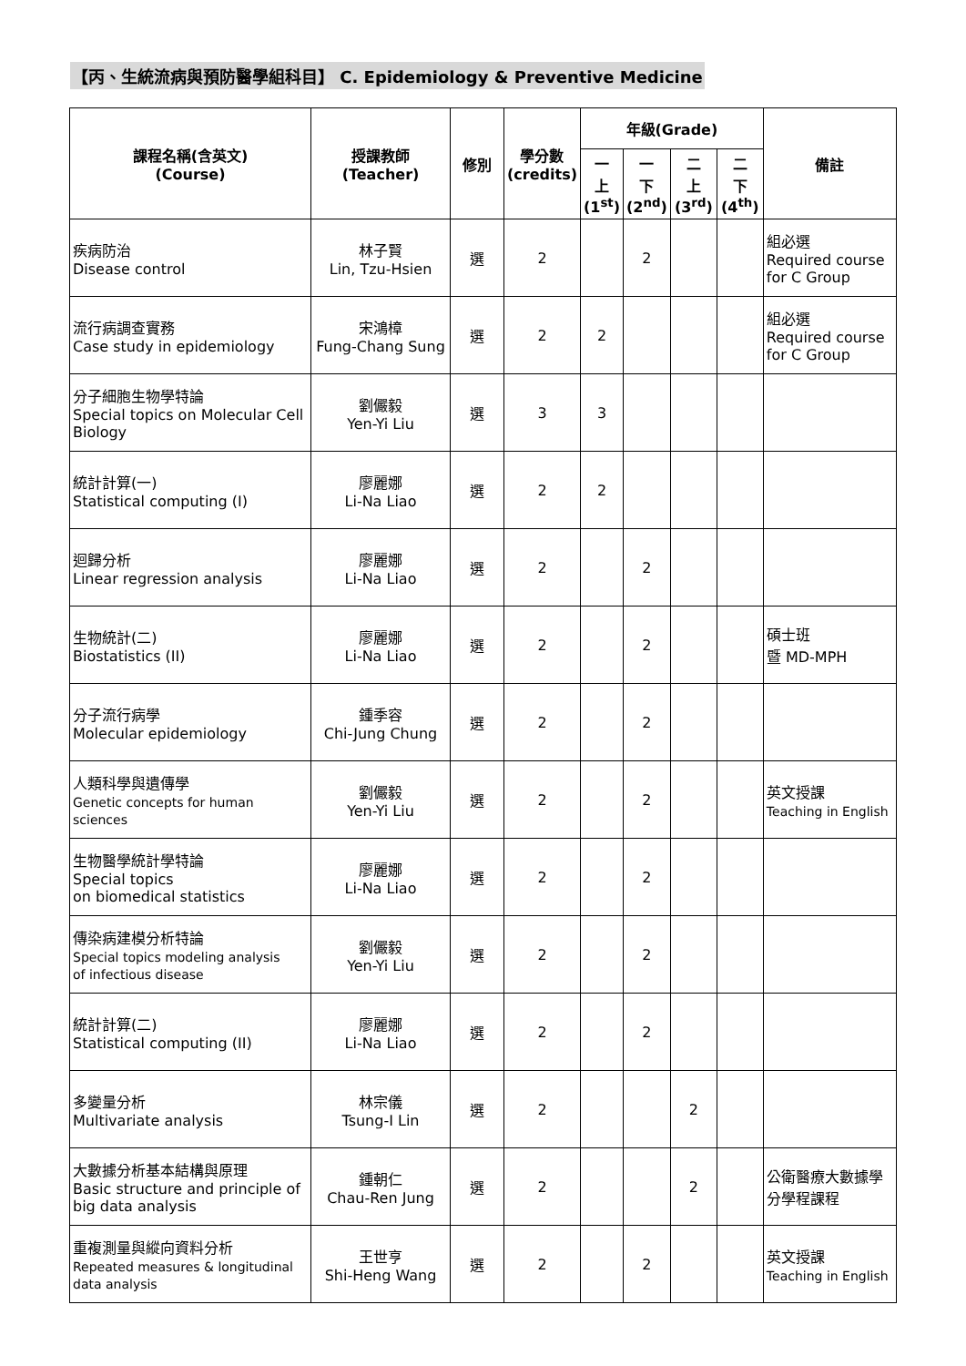【丙、生統流病與預防醫學組科目】 C. Epidemiology & Preventive Medicine
| 課程名稱(含英文) (Course) | 授課教師 (Teacher) | 修別 | 學分數 (credits) | 年級(Grade) | | | | 備註 |
| --- | --- | --- | --- | --- | --- | --- | --- | --- |
| | | | | 一 上 (1<sup>st</sup>) | 一 下 (2<sup>nd</sup>) | 二 上 (3<sup>rd</sup>) | 二 下 (4<sup>th</sup>) | |
| 疾病防治 Disease control | 林子賢 Lin, Tzu-Hsien | 選 | 2 | | 2 | | | 組必選 Required course for C Group |
| 流行病調查實務 Case study in epidemiology | 宋鴻樟 Fung-Chang Sung | 選 | 2 | 2 | | | | 組必選 Required course for C Group |
| 分子細胞生物學特論 Special topics on Molecular Cell Biology | 劉儼毅 Yen-Yi Liu | 選 | 3 | 3 | | | | |
| 統計計算(一) Statistical computing (I) | 廖麗娜 Li-Na Liao | 選 | 2 | 2 | | | | |
| 迴歸分析 Linear regression analysis | 廖麗娜 Li-Na Liao | 選 | 2 | | 2 | | | |
| 生物統計(二) Biostatistics (II) | 廖麗娜 Li-Na Liao | 選 | 2 | | 2 | | | 碩士班 暨 MD-MPH |
| 分子流行病學 Molecular epidemiology | 鍾季容 Chi-Jung Chung | 選 | 2 | | 2 | | | |
| 人類科學與遺傳學 Genetic concepts for human sciences | 劉儼毅 Yen-Yi Liu | 選 | 2 | | 2 | | | 英文授課 Teaching in English |
| 生物醫學統計學特論 Special topics on biomedical statistics | 廖麗娜 Li-Na Liao | 選 | 2 | | 2 | | | |
| 傳染病建模分析特論 Special topics modeling analysis of infectious disease | 劉儼毅 Yen-Yi Liu | 選 | 2 | | 2 | | | |
| 統計計算(二) Statistical computing (II) | 廖麗娜 Li-Na Liao | 選 | 2 | | 2 | | | |
| 多變量分析 Multivariate analysis | 林宗儀 Tsung-I Lin | 選 | 2 | | | 2 | | |
| 大數據分析基本結構與原理 Basic structure and principle of big data analysis | 鍾朝仁 Chau-Ren Jung | 選 | 2 | | | 2 | | 公衛醫療大數據學分學程課程 |
| 重複測量與縱向資料分析 Repeated measures & longitudinal data analysis | 王世亨 Shi-Heng Wang | 選 | 2 | | 2 | | | 英文授課 Teaching in English |